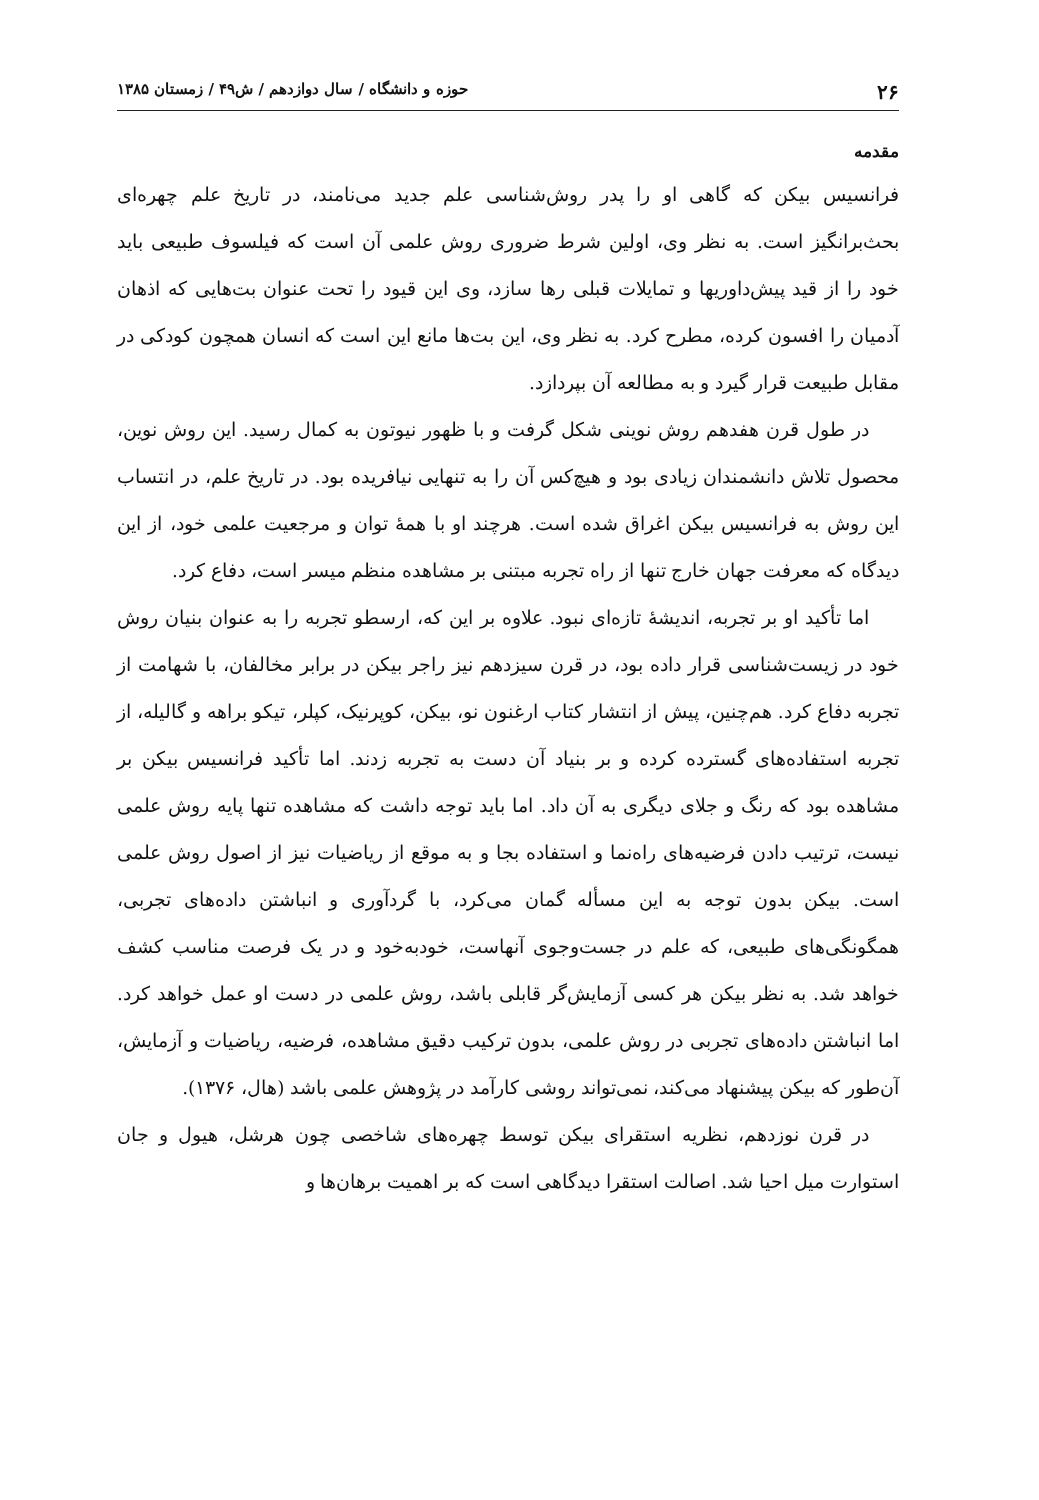۲۶ حوزه و دانشگاه / سال دوازدهم / ش۴۹ / زمستان ۱۳۸۵
مقدمه
فرانسیس بیکن که گاهی او را پدر روش‌شناسی علم جدید می‌نامند، در تاریخ علم چهره‌ای بحث‌برانگیز است. به نظر وی، اولین شرط ضروری روش علمی آن است که فیلسوف طبیعی باید خود را از قید پیش‌داوریها و تمایلات قبلی رها سازد، وی این قیود را تحت عنوان بت‌هایی که اذهان آدمیان را افسون کرده، مطرح کرد. به نظر وی، این بت‌ها مانع این است که انسان همچون کودکی در مقابل طبیعت قرار گیرد و به مطالعه آن بپردازد.
در طول قرن هفدهم روش نوینی شکل گرفت و با ظهور نیوتون به کمال رسید. این روش نوین، محصول تلاش دانشمندان زیادی بود و هیچ‌کس آن را به تنهایی نیافریده بود. در تاریخ علم، در انتساب این روش به فرانسیس بیکن اغراق شده است. هرچند او با همهٔ توان و مرجعیت علمی خود، از این دیدگاه که معرفت جهان خارج تنها از راه تجربه مبتنی بر مشاهده منظم میسر است، دفاع کرد.
اما تأکید او بر تجربه، اندیشهٔ تازه‌ای نبود. علاوه بر این که، ارسطو تجربه را به عنوان بنیان روش خود در زیست‌شناسی قرار داده بود، در قرن سیزدهم نیز راجر بیکن در برابر مخالفان، با شهامت از تجربه دفاع کرد. هم‌چنین، پیش از انتشار کتاب ارغنون نو، بیکن، کوپرنیک، کپلر، تیکو براهه و گالیله، از تجربه استفاده‌های گسترده کرده و بر بنیاد آن دست به تجربه زدند. اما تأکید فرانسیس بیکن بر مشاهده بود که رنگ و جلای دیگری به آن داد. اما باید توجه داشت که مشاهده تنها پایه روش علمی نیست، ترتیب دادن فرضیه‌های راه‌نما و استفاده بجا و به موقع از ریاضیات نیز از اصول روش علمی است. بیکن بدون توجه به این مسأله گمان می‌کرد، با گردآوری و انباشتن داده‌های تجربی، همگونگی‌های طبیعی، که علم در جست‌وجوی آنهاست، خودبه‌خود و در یک فرصت مناسب کشف خواهد شد. به نظر بیکن هر کسی آزمایش‌گر قابلی باشد، روش علمی در دست او عمل خواهد کرد. اما انباشتن داده‌های تجربی در روش علمی، بدون ترکیب دقیق مشاهده، فرضیه، ریاضیات و آزمایش، آن‌طور که بیکن پیشنهاد می‌کند، نمی‌تواند روشی کارآمد در پژوهش علمی باشد (هال، ۱۳۷۶).
در قرن نوزدهم، نظریه استقرای بیکن توسط چهره‌های شاخصی چون هرشل، هیول و جان استوارت میل احیا شد. اصالت استقرا دیدگاهی است که بر اهمیت برهان‌ها و